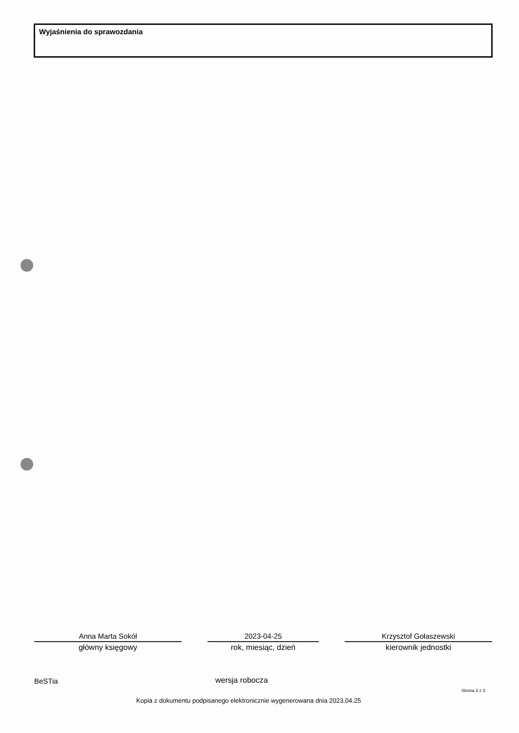Wyjaśnienia do sprawozdania
Anna Marta Sokół
główny księgowy
2023-04-25
rok, miesiąc, dzień
Krzysztof Gołaszewski
kierownik jednostki
BeSTia wersja robocza
Strona 3 z 3
Kopia z dokumentu podpisanego elektronicznie wygenerowana dnia 2023.04.25